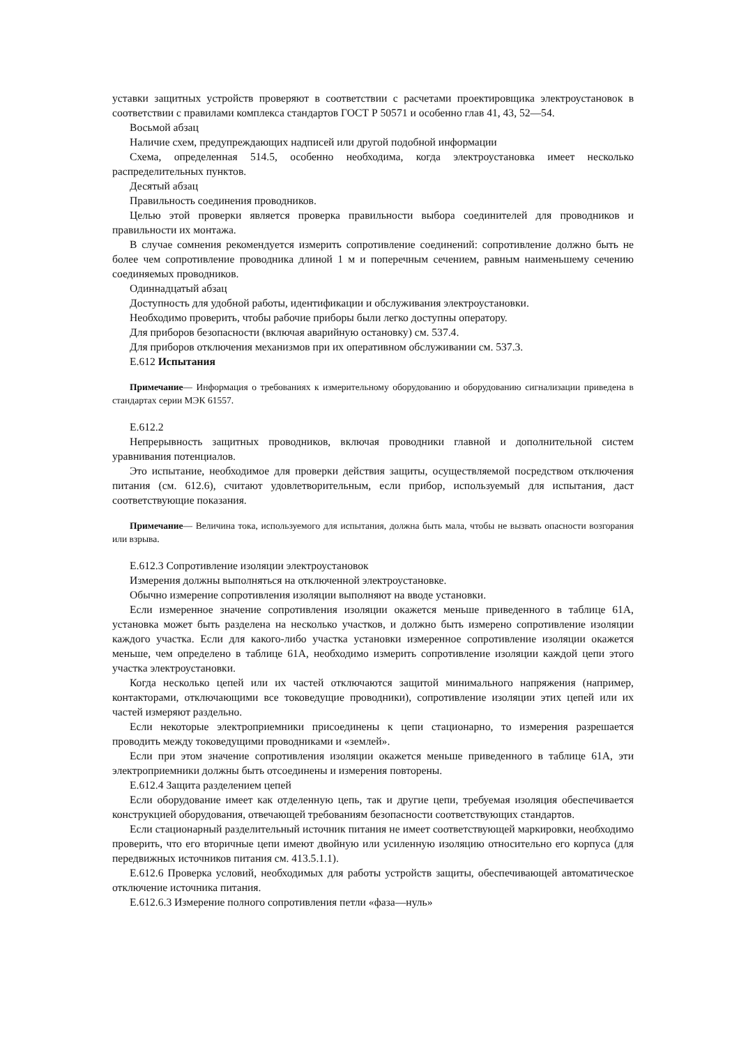уставки защитных устройств проверяют в соответствии с расчетами проектировщика электроустановок в соответствии с правилами комплекса стандартов ГОСТ Р 50571 и особенно глав 41, 43, 52—54.
Восьмой абзац
Наличие схем, предупреждающих надписей или другой подобной информации
Схема, определенная 514.5, особенно необходима, когда электроустановка имеет несколько распределительных пунктов.
Десятый абзац
Правильность соединения проводников.
Целью этой проверки является проверка правильности выбора соединителей для проводников и правильности их монтажа.
В случае сомнения рекомендуется измерить сопротивление соединений: сопротивление должно быть не более чем сопротивление проводника длиной 1 м и поперечным сечением, равным наименьшему сечению соединяемых проводников.
Одиннадцатый абзац
Доступность для удобной работы, идентификации и обслуживания электроустановки.
Необходимо проверить, чтобы рабочие приборы были легко доступны оператору.
Для приборов безопасности (включая аварийную остановку) см. 537.4.
Для приборов отключения механизмов при их оперативном обслуживании см. 537.3.
Е.612 Испытания
Примечание— Информация о требованиях к измерительному оборудованию и оборудованию сигнализации приведена в стандартах серии МЭК 61557.
Е.612.2
Непрерывность защитных проводников, включая проводники главной и дополнительной систем уравнивания потенциалов.
Это испытание, необходимое для проверки действия защиты, осуществляемой посредством отключения питания (см. 612.6), считают удовлетворительным, если прибор, используемый для испытания, даст соответствующие показания.
Примечание— Величина тока, используемого для испытания, должна быть мала, чтобы не вызвать опасности возгорания или взрыва.
Е.612.3 Сопротивление изоляции электроустановок
Измерения должны выполняться на отключенной электроустановке.
Обычно измерение сопротивления изоляции выполняют на вводе установки.
Если измеренное значение сопротивления изоляции окажется меньше приведенного в таблице 61А, установка может быть разделена на несколько участков, и должно быть измерено сопротивление изоляции каждого участка. Если для какого-либо участка установки измеренное сопротивление изоляции окажется меньше, чем определено в таблице 61А, необходимо измерить сопротивление изоляции каждой цепи этого участка электроустановки.
Когда несколько цепей или их частей отключаются защитой минимального напряжения (например, контакторами, отключающими все токоведущие проводники), сопротивление изоляции этих цепей или их частей измеряют раздельно.
Если некоторые электроприемники присоединены к цепи стационарно, то измерения разрешается проводить между токоведущими проводниками и «землей».
Если при этом значение сопротивления изоляции окажется меньше приведенного в таблице 61А, эти электроприемники должны быть отсоединены и измерения повторены.
Е.612.4 Защита разделением цепей
Если оборудование имеет как отделенную цепь, так и другие цепи, требуемая изоляция обеспечивается конструкцией оборудования, отвечающей требованиям безопасности соответствующих стандартов.
Если стационарный разделительный источник питания не имеет соответствующей маркировки, необходимо проверить, что его вторичные цепи имеют двойную или усиленную изоляцию относительно его корпуса (для передвижных источников питания см. 413.5.1.1).
Е.612.6 Проверка условий, необходимых для работы устройств защиты, обеспечивающей автоматическое отключение источника питания.
Е.612.6.3 Измерение полного сопротивления петли «фаза—нуль»